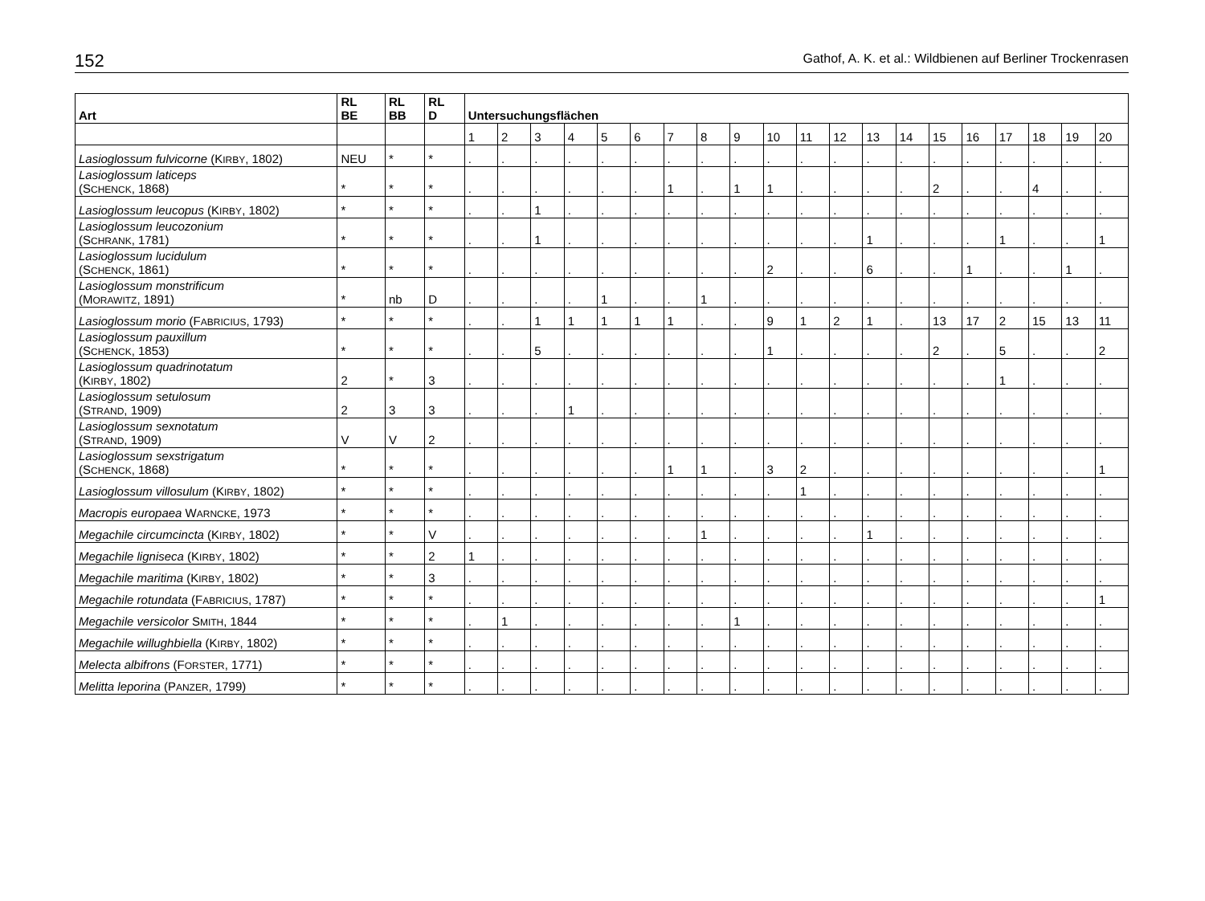152 Gathof, A. K. et al.: Wildbienen auf Berliner Trockenrasen
| Art | RL BE | RL BB | RL D | Untersuchungsflächen | | | | | | | | | | | | | | | | | | | |
| --- | --- | --- | --- | --- | --- | --- | --- | --- | --- | --- | --- | --- | --- | --- | --- | --- | --- | --- | --- | --- | --- | --- | --- |
| | | | | 1 | 2 | 3 | 4 | 5 | 6 | 7 | 8 | 9 | 10 | 11 | 12 | 13 | 14 | 15 | 16 | 17 | 18 | 19 | 20 |
| Lasioglossum fulvicorne (K IRBY , 1802) | NEU | * | * | . | . | . | . | . | . | . | . | . | . | . | . | . | . | . | . | . | . | . | . |
| Lasioglossum laticeps (S CHENCK , 1868) | * | * | * | . | . | . | . | . | . | 1 | . | 1 | 1 | . | . | . | . | 2 | . | . | 4 | . | . |
| Lasioglossum leucopus (K IRBY , 1802) | * | * | * | . | . | 1 | . | . | . | . | . | . | . | . | . | . | . | . | . | . | . | . | . |
| Lasioglossum leucozonium (S CHRANK , 1781) | * | * | * | . | . | 1 | . | . | . | . | . | . | . | . | . | 1 | . | . | . | 1 | . | . | 1 |
| Lasioglossum lucidulum (S CHENCK , 1861) | * | * | * | . | . | . | . | . | . | . | . | . | 2 | . | . | 6 | . | . | 1 | . | . | 1 | . |
| Lasioglossum monstrificum (M ORAWITZ , 1891) | * | nb | D | . | . | . | . | 1 | . | . | 1 | . | . | . | . | . | . | . | . | . | . | . | . |
| Lasioglossum morio (F ABRICIUS , 1793) | * | * | * | . | . | 1 | 1 | 1 | 1 | 1 | . | . | 9 | 1 | 2 | 1 | . | 13 | 17 | 2 | 15 | 13 | 11 |
| Lasioglossum pauxillum (S CHENCK , 1853) | * | * | * | . | . | 5 | . | . | . | . | . | . | 1 | . | . | . | . | 2 | . | 5 | . | . | 2 |
| Lasioglossum quadrinotatum (K IRBY , 1802) | 2 | * | 3 | . | . | . | . | . | . | . | . | . | . | . | . | . | . | . | . | 1 | . | . | . |
| Lasioglossum setulosum (S TRAND , 1909) | 2 | 3 | 3 | . | . | . | 1 | . | . | . | . | . | . | . | . | . | . | . | . | . | . | . | . |
| Lasioglossum sexnotatum (S TRAND , 1909) | V | V | 2 | . | . | . | . | . | . | . | . | . | . | . | . | . | . | . | . | . | . | . | . |
| Lasioglossum sexstrigatum (S CHENCK , 1868) | * | * | * | . | . | . | . | . | . | 1 | 1 | . | 3 | 2 | . | . | . | . | . | . | . | . | 1 |
| Lasioglossum villosulum (K IRBY , 1802) | * | * | * | . | . | . | . | . | . | . | . | . | . | 1 | . | . | . | . | . | . | . | . | . |
| Macropis europaea W ARNCKE , 1973 | * | * | * | . | . | . | . | . | . | . | . | . | . | . | . | . | . | . | . | . | . | . | . |
| Megachile circumcincta (K IRBY , 1802) | * | * | V | . | . | . | . | . | . | . | 1 | . | . | . | . | 1 | . | . | . | . | . | . | . |
| Megachile ligniseca (K IRBY , 1802) | * | * | 2 | 1 | . | . | . | . | . | . | . | . | . | . | . | . | . | . | . | . | . | . | . |
| Megachile maritima (K IRBY , 1802) | * | * | 3 | . | . | . | . | . | . | . | . | . | . | . | . | . | . | . | . | . | . | . | . |
| Megachile rotundata (F ABRICIUS , 1787) | * | * | * | . | . | . | . | . | . | . | . | . | . | . | . | . | . | . | . | . | . | . | 1 |
| Megachile versicolor S MITH , 1844 | * | * | * | . | 1 | . | . | . | . | . | . | 1 | . | . | . | . | . | . | . | . | . | . | . |
| Megachile willughbiella (K IRBY , 1802) | * | * | * | . | . | . | . | . | . | . | . | . | . | . | . | . | . | . | . | . | . | . | . |
| Melecta albifrons (F ORSTER , 1771) | * | * | * | . | . | . | . | . | . | . | . | . | . | . | . | . | . | . | . | . | . | . | . |
| Melitta leporina (P ANZER , 1799) | * | * | * | . | . | . | . | . | . | . | . | . | . | . | . | . | . | . | . | . | . | . | . |